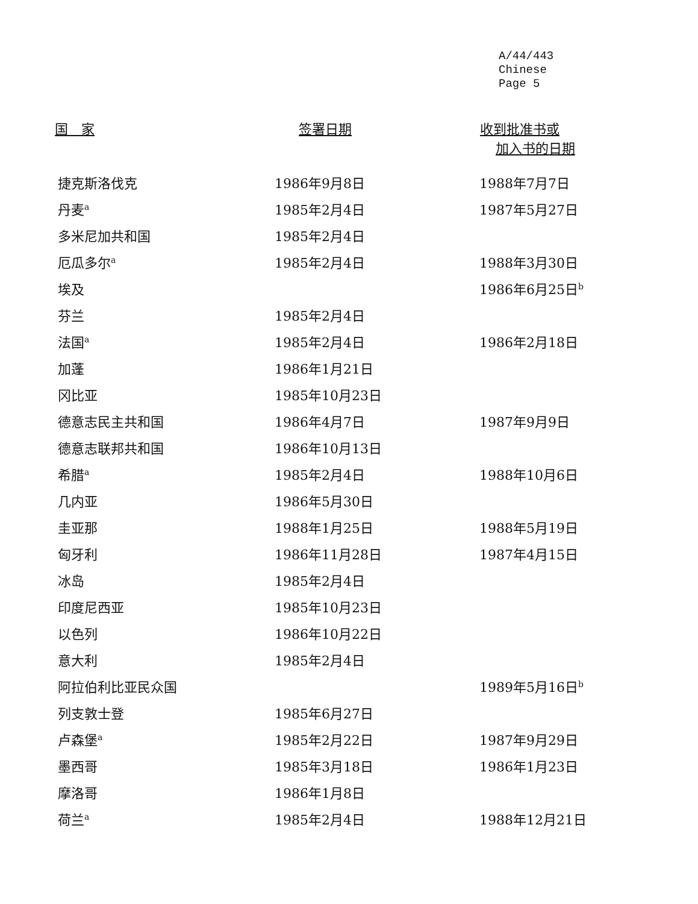A/44/443
Chinese
Page 5
| 国 家 | 签署日期 | 收到批准书或 加入书的日期 |
| --- | --- | --- |
| 捷克斯洛伐克 | 1986年9月8日 | 1988年7月7日 |
| 丹麦<sup>a</sup> | 1985年2月4日 | 1987年5月27日 |
| 多米尼加共和国 | 1985年2月4日 | |
| 厄瓜多尔<sup>a</sup> | 1985年2月4日 | 1988年3月30日 |
| 埃及 | | 1986年6月25日<sup>b</sup> |
| 芬兰 | 1985年2月4日 | |
| 法国<sup>a</sup> | 1985年2月4日 | 1986年2月18日 |
| 加蓬 | 1986年1月21日 | |
| 冈比亚 | 1985年10月23日 | |
| 德意志民主共和国 | 1986年4月7日 | 1987年9月9日 |
| 德意志联邦共和国 | 1986年10月13日 | |
| 希腊<sup>a</sup> | 1985年2月4日 | 1988年10月6日 |
| 几内亚 | 1986年5月30日 | |
| 圭亚那 | 1988年1月25日 | 1988年5月19日 |
| 匈牙利 | 1986年11月28日 | 1987年4月15日 |
| 冰岛 | 1985年2月4日 | |
| 印度尼西亚 | 1985年10月23日 | |
| 以色列 | 1986年10月22日 | |
| 意大利 | 1985年2月4日 | |
| 阿拉伯利比亚民众国 | | 1989年5月16日<sup>b</sup> |
| 列支敦士登 | 1985年6月27日 | |
| 卢森堡<sup>a</sup> | 1985年2月22日 | 1987年9月29日 |
| 墨西哥 | 1985年3月18日 | 1986年1月23日 |
| 摩洛哥 | 1986年1月8日 | |
| 荷兰<sup>a</sup> | 1985年2月4日 | 1988年12月21日 |